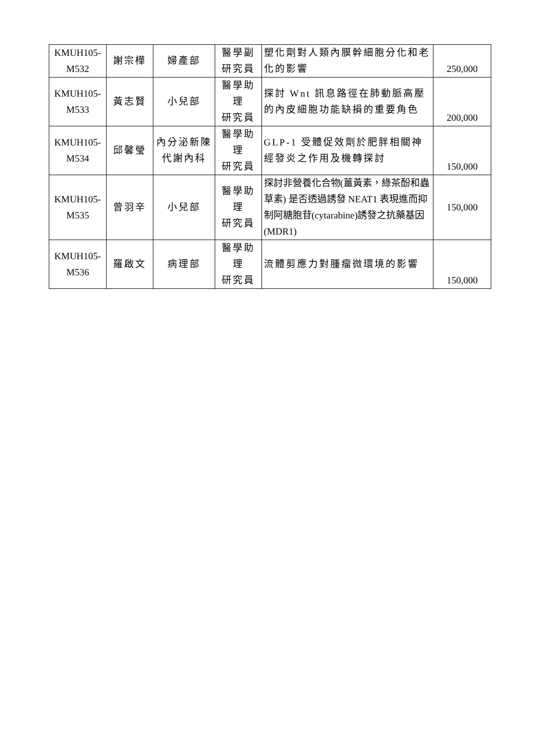| KMUH105- M532 | 謝宗樺 | 婦產部 | 醫學副 研究員 | 塑化劑對人類內膜幹細胞分化和老化的影響 | 250,000 |
| KMUH105- M533 | 黃志賢 | 小兒部 | 醫學助理 研究員 | 探討 Wnt 訊息路徑在肺動脈高壓的內皮細胞功能缺損的重要角色 | 200,000 |
| KMUH105- M534 | 邱馨瑩 | 內分泌新陳 代謝內科 | 醫學助理 研究員 | GLP-1 受體促效劑於肥胖相關神經發炎之作用及機轉探討 | 150,000 |
| KMUH105- M535 | 曾羽辛 | 小兒部 | 醫學助理 研究員 | 探討非營養化合物(薑黃素，綠茶酚和蟲草素) 是否透過誘發 NEAT1 表現進而抑制阿糖胞苷(cytarabine)誘發之抗藥基因(MDR1) | 150,000 |
| KMUH105- M536 | 羅啟文 | 病理部 | 醫學助理 研究員 | 流體剪應力對腫瘤微環境的影響 | 150,000 |